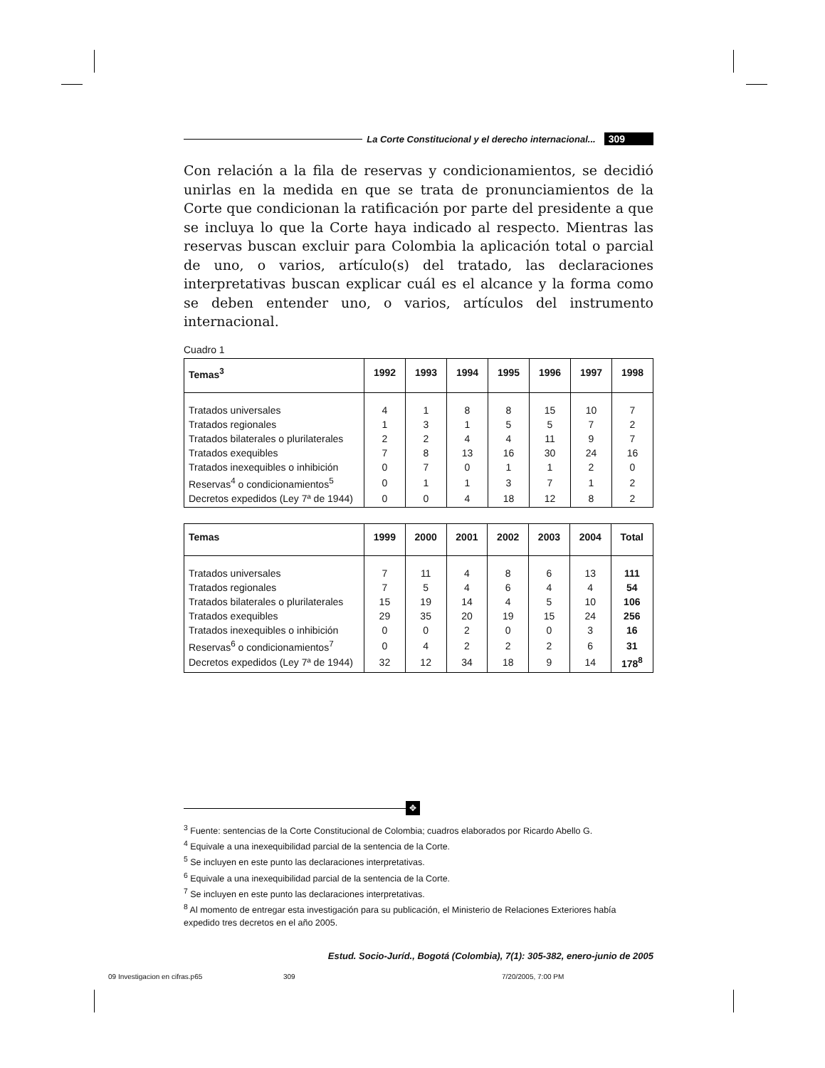La Corte Constitucional y el derecho internacional... 309
Con relación a la fila de reservas y condicionamientos, se decidió unirlas en la medida en que se trata de pronunciamientos de la Corte que condicionan la ratificación por parte del presidente a que se incluya lo que la Corte haya indicado al respecto. Mientras las reservas buscan excluir para Colombia la aplicación total o parcial de uno, o varios, artículo(s) del tratado, las declaraciones interpretativas buscan explicar cuál es el alcance y la forma como se deben entender uno, o varios, artículos del instrumento internacional.
Cuadro 1
| Temas<sup>3</sup> | 1992 | 1993 | 1994 | 1995 | 1996 | 1997 | 1998 |
| --- | --- | --- | --- | --- | --- | --- | --- |
| Tratados universales | 4 | 1 | 8 | 8 | 15 | 10 | 7 |
| Tratados regionales | 1 | 3 | 1 | 5 | 5 | 7 | 2 |
| Tratados bilaterales o plurilaterales | 2 | 2 | 4 | 4 | 11 | 9 | 7 |
| Tratados exequibles | 7 | 8 | 13 | 16 | 30 | 24 | 16 |
| Tratados inexequibles o inhibición | 0 | 7 | 0 | 1 | 1 | 2 | 0 |
| Reservas<sup>4</sup> o condicionamientos<sup>5</sup> | 0 | 1 | 1 | 3 | 7 | 1 | 2 |
| Decretos expedidos (Ley 7ª de 1944) | 0 | 0 | 4 | 18 | 12 | 8 | 2 |
| Temas | 1999 | 2000 | 2001 | 2002 | 2003 | 2004 | Total |
| --- | --- | --- | --- | --- | --- | --- | --- |
| Tratados universales | 7 | 11 | 4 | 8 | 6 | 13 | 111 |
| Tratados regionales | 7 | 5 | 4 | 6 | 4 | 4 | 54 |
| Tratados bilaterales o plurilaterales | 15 | 19 | 14 | 4 | 5 | 10 | 106 |
| Tratados exequibles | 29 | 35 | 20 | 19 | 15 | 24 | 256 |
| Tratados inexequibles o inhibición | 0 | 0 | 2 | 0 | 0 | 3 | 16 |
| Reservas<sup>6</sup> o condicionamientos<sup>7</sup> | 0 | 4 | 2 | 2 | 2 | 6 | 31 |
| Decretos expedidos (Ley 7ª de 1944) | 32 | 12 | 34 | 18 | 9 | 14 | 178<sup>8</sup> |
✥
<sup>3</sup> Fuente: sentencias de la Corte Constitucional de Colombia; cuadros elaborados por Ricardo Abello G.
<sup>4</sup> Equivale a una inexequibilidad parcial de la sentencia de la Corte.
<sup>5</sup> Se incluyen en este punto las declaraciones interpretativas.
<sup>6</sup> Equivale a una inexequibilidad parcial de la sentencia de la Corte.
<sup>7</sup> Se incluyen en este punto las declaraciones interpretativas.
<sup>8</sup> Al momento de entregar esta investigación para su publicación, el Ministerio de Relaciones Exteriores había expedido tres decretos en el año 2005.
Estud. Socio-Juríd., Bogotá (Colombia), 7(1): 305-382, enero-junio de 2005
09 Investigacion en cifras.p65 309 7/20/2005, 7:00 PM